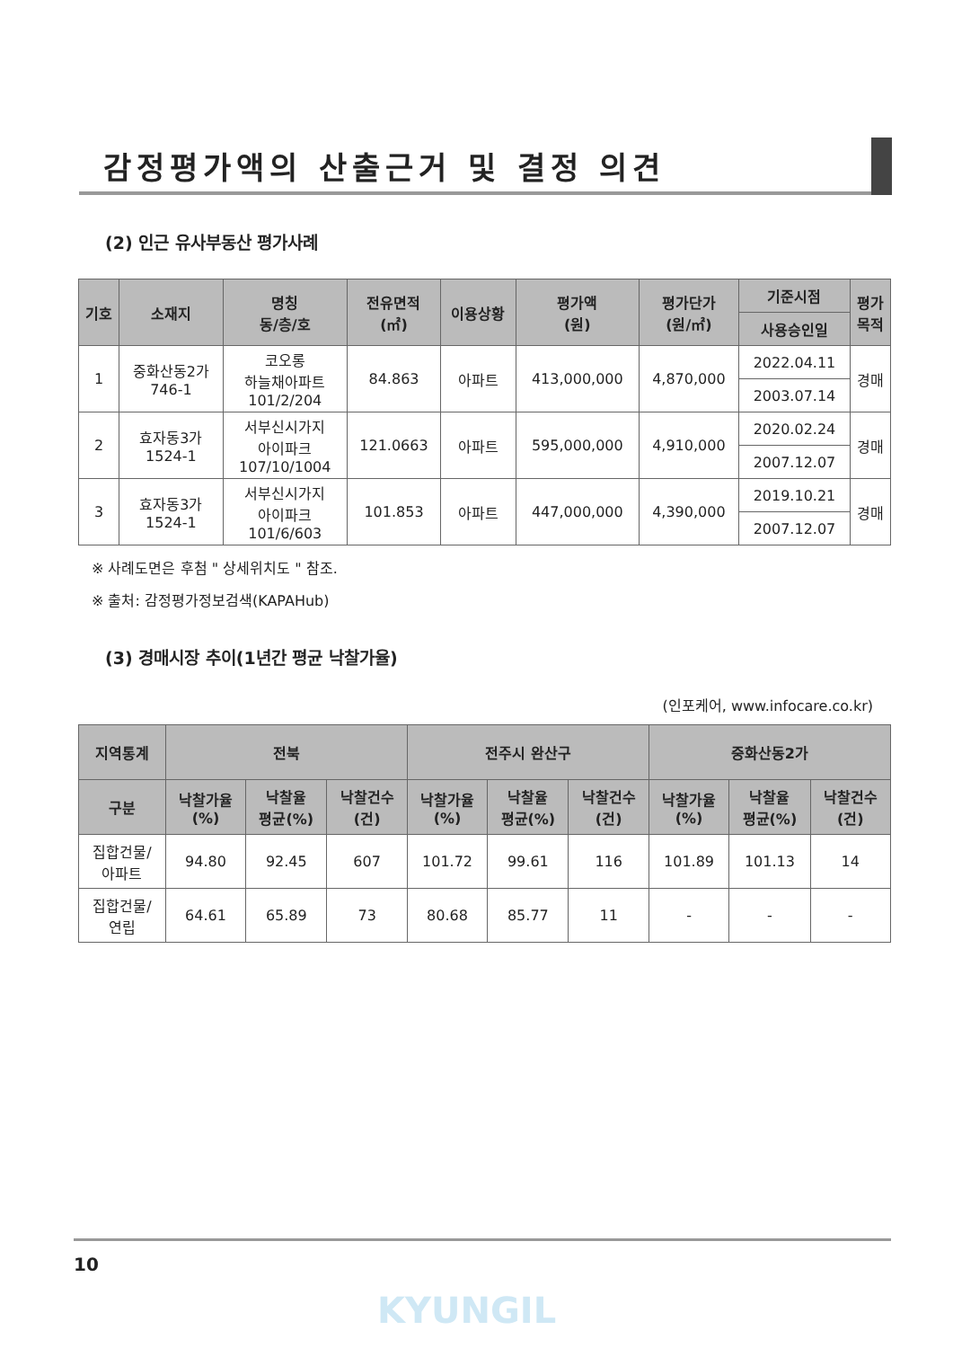감정평가액의 산출근거 및 결정 의견
(2) 인근 유사부동산 평가사례
| 기호 | 소재지 | 명칭 동/층/호 | 전유면적 (㎡) | 이용상황 | 평가액 (원) | 평가단가 (원/㎡) | 기준시점 | 평가 목적 |
| --- | --- | --- | --- | --- | --- | --- | --- | --- |
| | | | | | | | 사용승인일 | |
| 1 | 중화산동2가 746-1 | 코오롱 하늘채아파트 101/2/204 | 84.863 | 아파트 | 413,000,000 | 4,870,000 | 2022.04.11 | 경매 |
| | | | | | | | 2003.07.14 | |
| 2 | 효자동3가 1524-1 | 서부신시가지 아이파크 107/10/1004 | 121.0663 | 아파트 | 595,000,000 | 4,910,000 | 2020.02.24 | 경매 |
| | | | | | | | 2007.12.07 | |
| 3 | 효자동3가 1524-1 | 서부신시가지 아이파크 101/6/603 | 101.853 | 아파트 | 447,000,000 | 4,390,000 | 2019.10.21 | 경매 |
| | | | | | | | 2007.12.07 | |
※ 사례도면은 후첨 " 상세위치도 " 참조.
※ 출처: 감정평가정보검색(KAPAHub)
(3) 경매시장 추이(1년간 평균 낙찰가율)
(인포케어, www.infocare.co.kr)
| 지역통계 | 전북 | | | 전주시 완산구 | | | 중화산동2가 | | |
| --- | --- | --- | --- | --- | --- | --- | --- | --- | --- |
| 구분 | 낙찰가율 (%) | 낙찰율 평균(%) | 낙찰건수 (건) | 낙찰가율 (%) | 낙찰율 평균(%) | 낙찰건수 (건) | 낙찰가율 (%) | 낙찰율 평균(%) | 낙찰건수 (건) |
| 집합건물/ 아파트 | 94.80 | 92.45 | 607 | 101.72 | 99.61 | 116 | 101.89 | 101.13 | 14 |
| 집합건물/ 연립 | 64.61 | 65.89 | 73 | 80.68 | 85.77 | 11 | - | - | - |
10
KYUNGIL